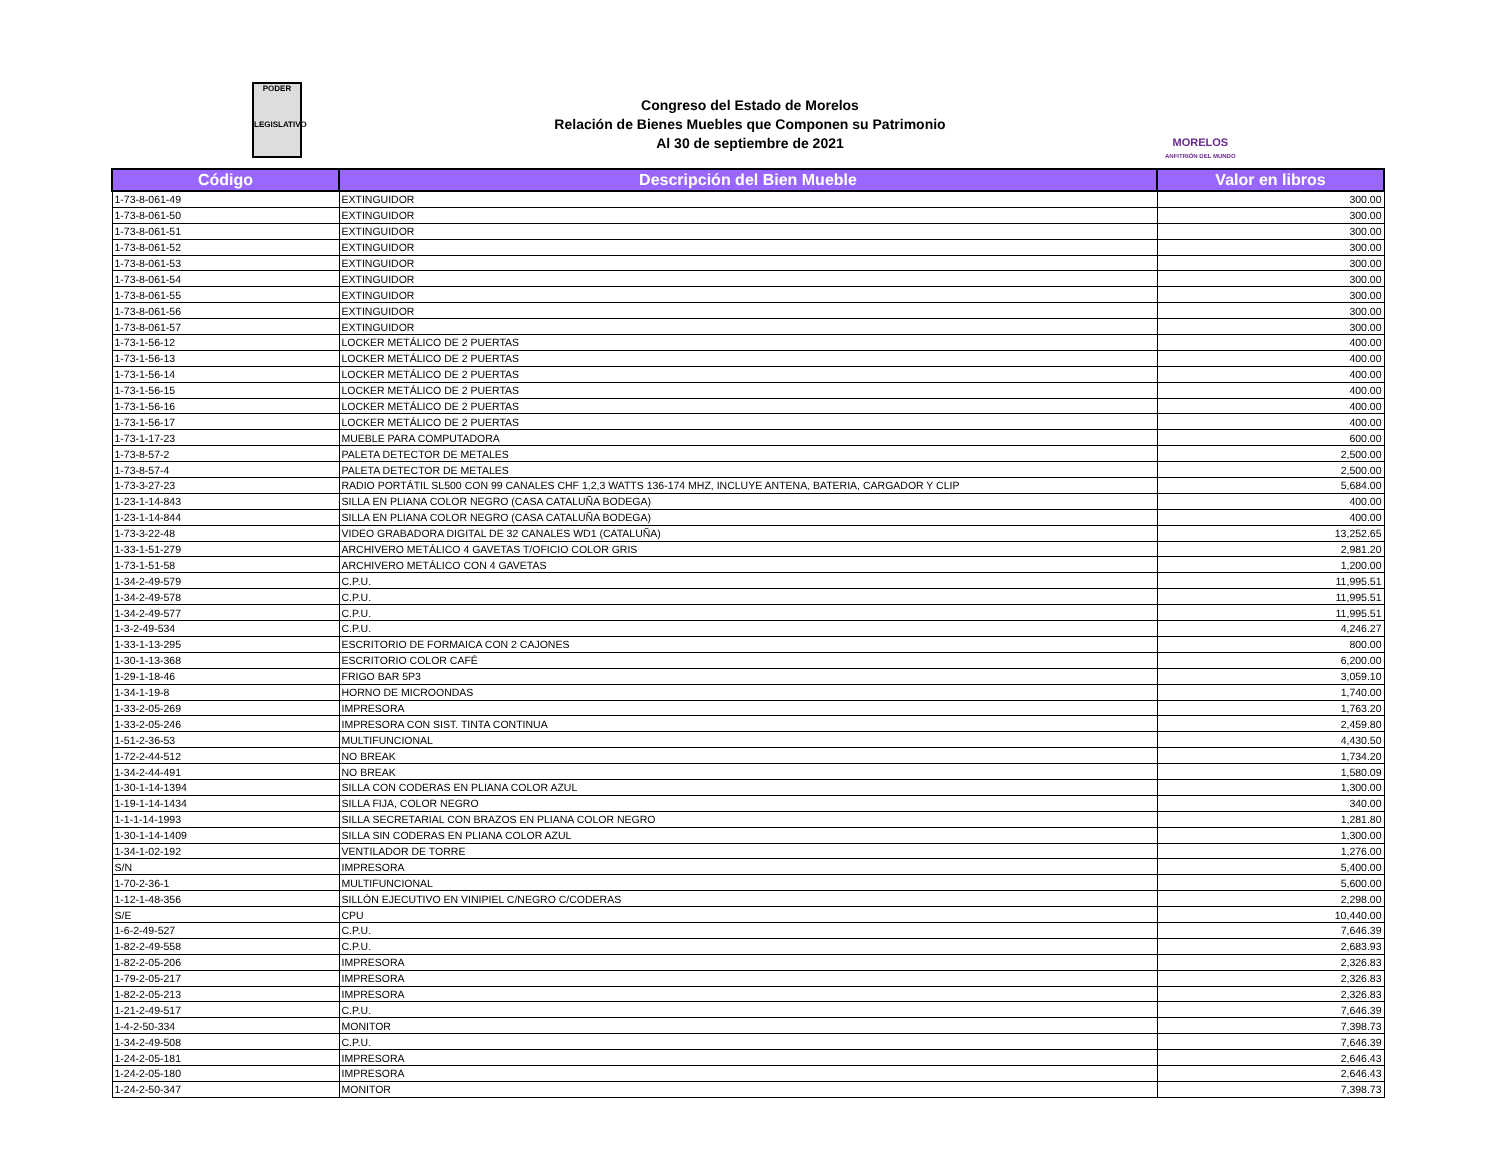PODER
LEGISLATIVO
Congreso del Estado de Morelos
Relación de Bienes Muebles que Componen su Patrimonio
Al 30 de septiembre de 2021
MORELOS
ANFITRIÓN DEL MUNDO
| Código | Descripción del Bien Mueble | Valor en libros |
| --- | --- | --- |
| 1-73-8-061-49 | EXTINGUIDOR | 300.00 |
| 1-73-8-061-50 | EXTINGUIDOR | 300.00 |
| 1-73-8-061-51 | EXTINGUIDOR | 300.00 |
| 1-73-8-061-52 | EXTINGUIDOR | 300.00 |
| 1-73-8-061-53 | EXTINGUIDOR | 300.00 |
| 1-73-8-061-54 | EXTINGUIDOR | 300.00 |
| 1-73-8-061-55 | EXTINGUIDOR | 300.00 |
| 1-73-8-061-56 | EXTINGUIDOR | 300.00 |
| 1-73-8-061-57 | EXTINGUIDOR | 300.00 |
| 1-73-1-56-12 | LOCKER METÁLICO DE 2 PUERTAS | 400.00 |
| 1-73-1-56-13 | LOCKER METÁLICO DE 2 PUERTAS | 400.00 |
| 1-73-1-56-14 | LOCKER METÁLICO DE 2 PUERTAS | 400.00 |
| 1-73-1-56-15 | LOCKER METÁLICO DE 2 PUERTAS | 400.00 |
| 1-73-1-56-16 | LOCKER METÁLICO DE 2 PUERTAS | 400.00 |
| 1-73-1-56-17 | LOCKER METÁLICO DE 2 PUERTAS | 400.00 |
| 1-73-1-17-23 | MUEBLE PARA COMPUTADORA | 600.00 |
| 1-73-8-57-2 | PALETA DETECTOR DE METALES | 2,500.00 |
| 1-73-8-57-4 | PALETA DETECTOR DE METALES | 2,500.00 |
| 1-73-3-27-23 | RADIO PORTÁTIL SL500 CON 99 CANALES CHF 1,2,3 WATTS 136-174 MHZ, INCLUYE ANTENA, BATERIA, CARGADOR Y CLIP | 5,684.00 |
| 1-23-1-14-843 | SILLA EN PLIANA COLOR NEGRO (CASA CATALUÑA BODEGA) | 400.00 |
| 1-23-1-14-844 | SILLA EN PLIANA COLOR NEGRO (CASA CATALUÑA BODEGA) | 400.00 |
| 1-73-3-22-48 | VIDEO GRABADORA DIGITAL DE 32 CANALES WD1 (CATALUÑA) | 13,252.65 |
| 1-33-1-51-279 | ARCHIVERO METÁLICO 4 GAVETAS T/OFICIO COLOR GRIS | 2,981.20 |
| 1-73-1-51-58 | ARCHIVERO METÁLICO CON 4 GAVETAS | 1,200.00 |
| 1-34-2-49-579 | C.P.U. | 11,995.51 |
| 1-34-2-49-578 | C.P.U. | 11,995.51 |
| 1-34-2-49-577 | C.P.U. | 11,995.51 |
| 1-3-2-49-534 | C.P.U. | 4,246.27 |
| 1-33-1-13-295 | ESCRITORIO DE FORMAICA CON 2 CAJONES | 800.00 |
| 1-30-1-13-368 | ESCRITORIO COLOR CAFÉ | 6,200.00 |
| 1-29-1-18-46 | FRIGO BAR 5P3 | 3,059.10 |
| 1-34-1-19-8 | HORNO DE MICROONDAS | 1,740.00 |
| 1-33-2-05-269 | IMPRESORA | 1,763.20 |
| 1-33-2-05-246 | IMPRESORA CON SIST. TINTA CONTINUA | 2,459.80 |
| 1-51-2-36-53 | MULTIFUNCIONAL | 4,430.50 |
| 1-72-2-44-512 | NO BREAK | 1,734.20 |
| 1-34-2-44-491 | NO BREAK | 1,580.09 |
| 1-30-1-14-1394 | SILLA CON CODERAS EN PLIANA COLOR AZUL | 1,300.00 |
| 1-19-1-14-1434 | SILLA FIJA, COLOR NEGRO | 340.00 |
| 1-1-1-14-1993 | SILLA SECRETARIAL CON BRAZOS EN PLIANA COLOR NEGRO | 1,281.80 |
| 1-30-1-14-1409 | SILLA SIN CODERAS EN PLIANA COLOR AZUL | 1,300.00 |
| 1-34-1-02-192 | VENTILADOR DE TORRE | 1,276.00 |
| S/N | IMPRESORA | 5,400.00 |
| 1-70-2-36-1 | MULTIFUNCIONAL | 5,600.00 |
| 1-12-1-48-356 | SILLÓN EJECUTIVO EN VINIPIEL C/NEGRO C/CODERAS | 2,298.00 |
| S/E | CPU | 10,440.00 |
| 1-6-2-49-527 | C.P.U. | 7,646.39 |
| 1-82-2-49-558 | C.P.U. | 2,683.93 |
| 1-82-2-05-206 | IMPRESORA | 2,326.83 |
| 1-79-2-05-217 | IMPRESORA | 2,326.83 |
| 1-82-2-05-213 | IMPRESORA | 2,326.83 |
| 1-21-2-49-517 | C.P.U. | 7,646.39 |
| 1-4-2-50-334 | MONITOR | 7,398.73 |
| 1-34-2-49-508 | C.P.U. | 7,646.39 |
| 1-24-2-05-181 | IMPRESORA | 2,646.43 |
| 1-24-2-05-180 | IMPRESORA | 2,646.43 |
| 1-24-2-50-347 | MONITOR | 7,398.73 |